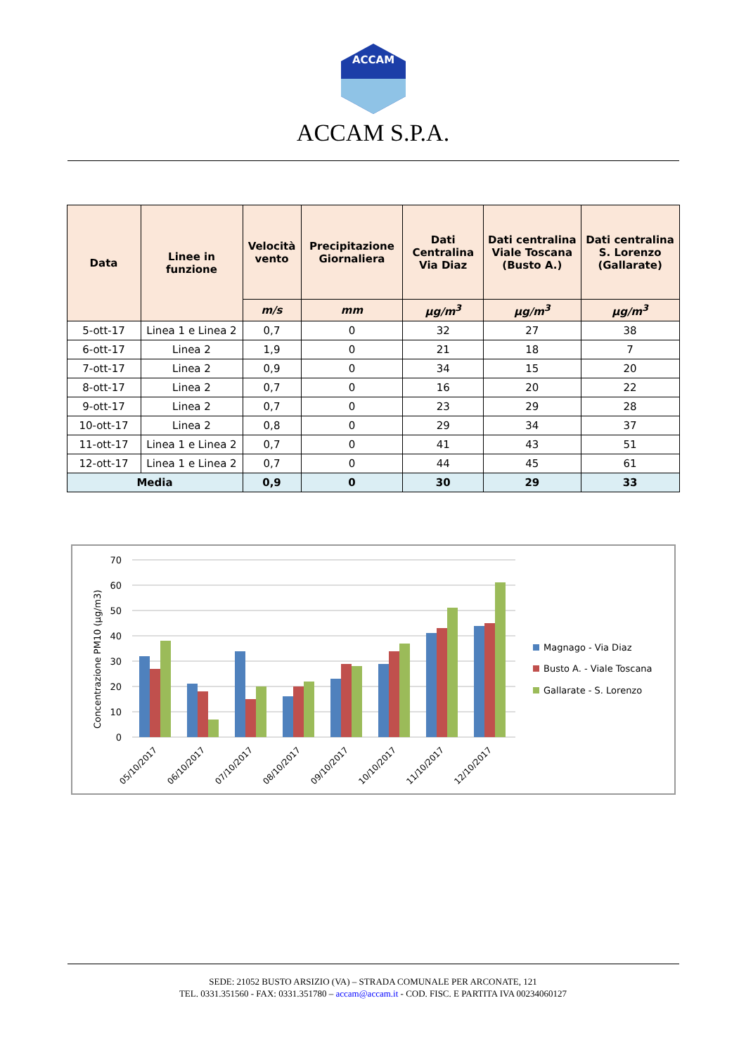ACCAM
ACCAM S.P.A.
| Data | Linee in funzione | Velocità vento | Precipitazione Giornaliera | Dati Centralina Via Diaz | Dati centralina Viale Toscana (Busto A.) | Dati centralina S. Lorenzo (Gallarate) |
| --- | --- | --- | --- | --- | --- | --- |
| | | m/s | mm | µg/m<sup>3</sup> | µg/m<sup>3</sup> | µg/m<sup>3</sup> |
| 5-ott-17 | Linea 1 e Linea 2 | 0,7 | 0 | 32 | 27 | 38 |
| 6-ott-17 | Linea 2 | 1,9 | 0 | 21 | 18 | 7 |
| 7-ott-17 | Linea 2 | 0,9 | 0 | 34 | 15 | 20 |
| 8-ott-17 | Linea 2 | 0,7 | 0 | 16 | 20 | 22 |
| 9-ott-17 | Linea 2 | 0,7 | 0 | 23 | 29 | 28 |
| 10-ott-17 | Linea 2 | 0,8 | 0 | 29 | 34 | 37 |
| 11-ott-17 | Linea 1 e Linea 2 | 0,7 | 0 | 41 | 43 | 51 |
| 12-ott-17 | Linea 1 e Linea 2 | 0,7 | 0 | 44 | 45 | 61 |
| Media | | 0,9 | 0 | 30 | 29 | 33 |
70
60
50
40
30
20
10
0
Concentrazione PM10 (µg/m3)
05/10/2017
06/10/2017
07/10/2017
08/10/2017
09/10/2017
10/10/2017
11/10/2017
12/10/2017
Magnago - Via Diaz
Busto A. - Viale Toscana
Gallarate - S. Lorenzo
SEDE: 21052 BUSTO ARSIZIO (VA) – STRADA COMUNALE PER ARCONATE, 121
TEL. 0331.351560 - FAX: 0331.351780 – accam@accam.it - COD. FISC. E PARTITA IVA 00234060127